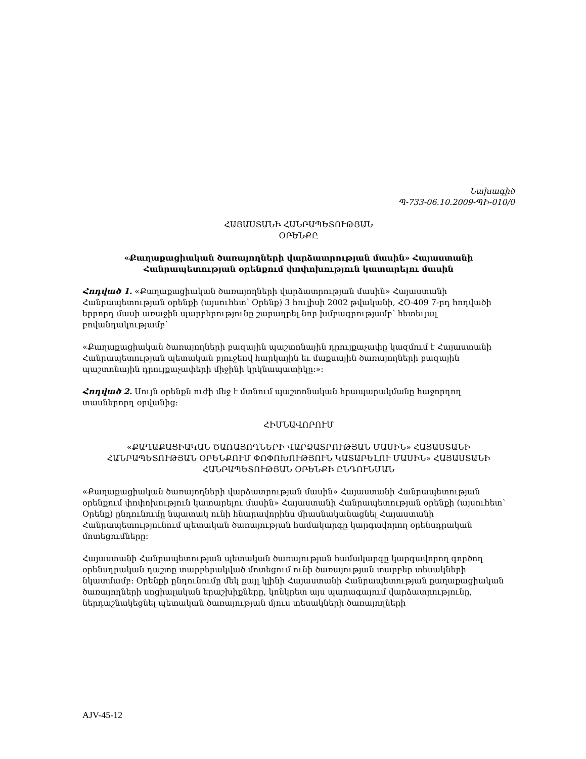Նախագիծ
Պ-733-06.10.2009-ՊԻ-010/0
ՀԱՅԱՍՏԱՆԻ ՀԱՆՐԱՊԵՏՈՒԹՅԱՆ
ՕՐԵՆՔԸ
«Քաղաքացիական ծառայողների վարձատրության մասին» Հայաստանի Հանրապետության օրենքում փոփոխություն կատարելու մասին
Հոդված 1. «Քաղաքացիական ծառայողների վարձատրության մասին» Հայաստանի Հանրապետության օրենքի (այսուհետ՝ Օրենք) 3 հուլիսի 2002 թվականի, ՀՕ-409 7-րդ հոդվածի երրորդ մասի առաջին պարբերությունը շարադրել նոր խմբագրությամբ՝ հետեւյալ բովանդակությամբ՝
«Քաղաքացիական ծառայողների բազային պաշտոնային դրույքաչափը կազմում է Հայաստանի Հանրապետության պետական բյուջեով հարկային եւ մաքսային ծառայողների բազային պաշտոնային դրույքաչափերի միջինի կրկնապատիկը:»:
Հոդված 2. Սույն օրենքն ուժի մեջ է մտնում պաշտոնական հրապարակմանը հաջորդող տասներորդ օրվանից:
ՀԻՄՆԱՎՈՐՈՒՄ
«ՔԱՂԱՔԱՑԻԱԿԱՆ ԾԱՌԱՅՈՂՆԵՐԻ ՎԱՐՁԱՏՐՈՒԹՅԱՆ ՄԱՍԻՆ» ՀԱՅԱՍՏԱՆԻ ՀԱՆՐԱՊԵՏՈՒԹՅԱՆ ՕՐԵՆՔՈՒՄ ՓՈՓՈԽՈՒԹՅՈՒՆ ԿԱՏԱՐԵԼՈՒ ՄԱՍԻՆ» ՀԱՅԱՍՏԱՆԻ ՀԱՆՐԱՊԵՏՈՒԹՅԱՆ ՕՐԵՆՔԻ ԸՆԴՈՒՆՄԱՆ
«Քաղաքացիական ծառայողների վարձատրության մասին» Հայաստանի Հանրապետության օրենքում փոփոխություն կատարելու մասին» Հայաստանի Հանրապետության օրենքի (այսուհետ՝ Օրենք) ընդունումը նպատակ ունի հնարավորինս միասնականացնել Հայաստանի Հանրապետությունում պետական ծառայության համակարգը կարգավորող օրենսդրական մոտեցումները:
Հայաստանի Հանրապետության պետական ծառայության համակարգը կարգավորող գործող օրենսդրական դաշտը տարբերակված մոտեցում ունի ծառայության տարբեր տեսակների նկատմամբ: Օրենքի ընդունումը մեկ քայլ կլինի Հայաստանի Հանրապետության քաղաքացիական ծառայողների սոցիալական երաշխիքները, կոնկրետ այս պարագայում վարձատրությունը, ներդաշնակեցնել պետական ծառայության մյուս տեսակների ծառայողների
AJV-45-12